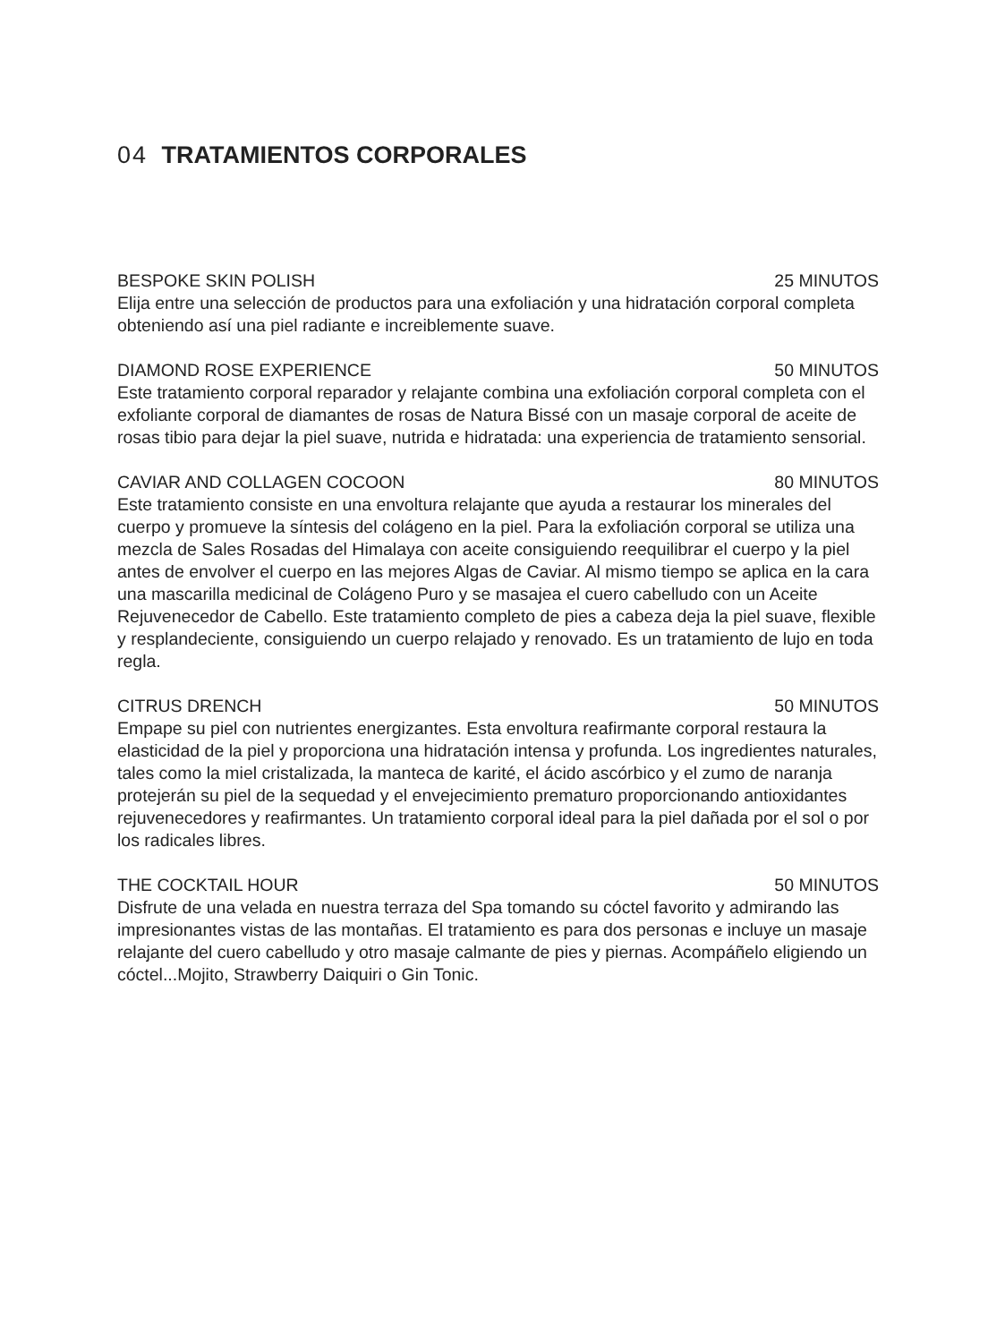04 TRATAMIENTOS CORPORALES
BESPOKE SKIN POLISH 25 MINUTOS
Elija entre una selección de productos para una exfoliación y una hidratación corporal completa obteniendo así una piel radiante e increiblemente suave.
DIAMOND ROSE EXPERIENCE 50 MINUTOS
Este tratamiento corporal reparador y relajante combina una exfoliación corporal completa con el exfoliante corporal de diamantes de rosas de Natura Bissé con un masaje corporal de aceite de rosas tibio para dejar la piel suave, nutrida e hidratada: una experiencia de tratamiento sensorial.
CAVIAR AND COLLAGEN COCOON 80 MINUTOS
Este tratamiento consiste en una envoltura relajante que ayuda a restaurar los minerales del cuerpo y promueve la síntesis del colágeno en la piel. Para la exfoliación corporal se utiliza una mezcla de Sales Rosadas del Himalaya con aceite consiguiendo reequilibrar el cuerpo y la piel antes de envolver el cuerpo en las mejores Algas de Caviar. Al mismo tiempo se aplica en la cara una mascarilla medicinal de Colágeno Puro y se masajea el cuero cabelludo con un Aceite Rejuvenecedor de Cabello. Este tratamiento completo de pies a cabeza deja la piel suave, flexible y resplandeciente, consiguiendo un cuerpo relajado y renovado. Es un tratamiento de lujo en toda regla.
CITRUS DRENCH 50 MINUTOS
Empape su piel con nutrientes energizantes. Esta envoltura reafirmante corporal restaura la elasticidad de la piel y proporciona una hidratación intensa y profunda. Los ingredientes naturales, tales como la miel cristalizada, la manteca de karité, el ácido ascórbico y el zumo de naranja protejerán su piel de la sequedad y el envejecimiento prematuro proporcionando antioxidantes rejuvenecedores y reafirmantes. Un tratamiento corporal ideal para la piel dañada por el sol o por los radicales libres.
THE COCKTAIL HOUR 50 MINUTOS
Disfrute de una velada en nuestra terraza del Spa tomando su cóctel favorito y admirando las impresionantes vistas de las montañas. El tratamiento es para dos personas e incluye un masaje relajante del cuero cabelludo y otro masaje calmante de pies y piernas. Acompáñelo eligiendo un cóctel...Mojito, Strawberry Daiquiri o Gin Tonic.